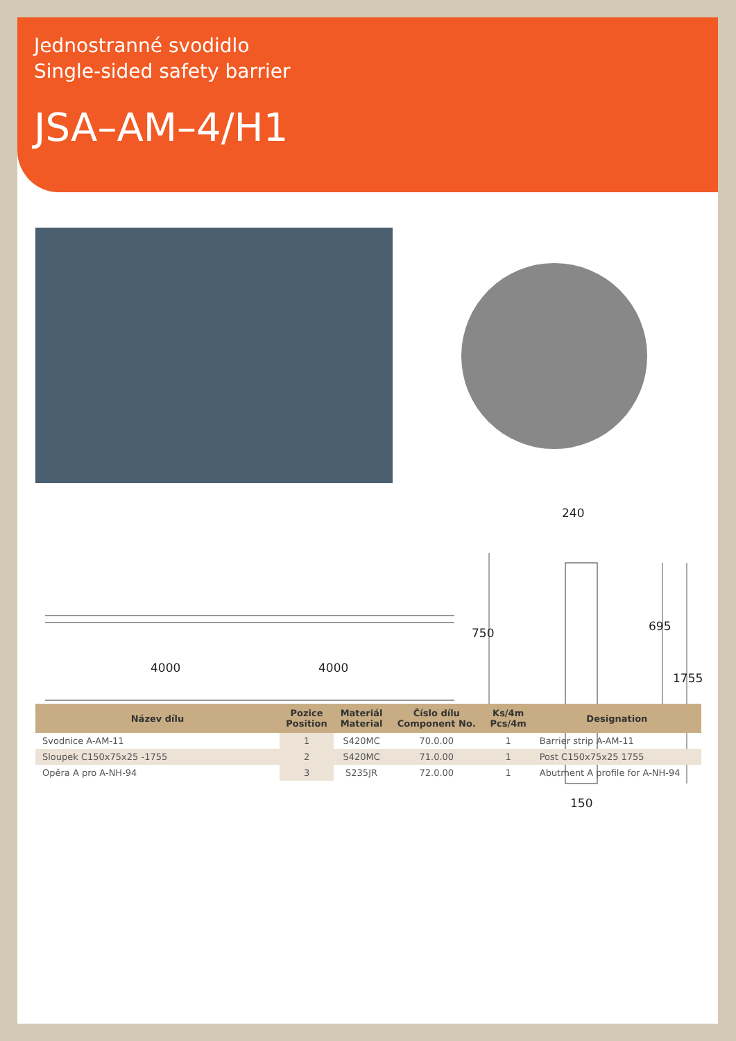Jednostranné svodidlo
Single-sided safety barrier
JSA–AM–4/H1
4000 4000
240
750 695
1755
150
| Název dílu | Pozice Position | Materiál Material | Číslo dílu Component No. | Ks/4m Pcs/4m | Designation |
| --- | --- | --- | --- | --- | --- |
| Svodnice A-AM-11 | 1 | S420MC | 70.0.00 | 1 | Barrier strip A-AM-11 |
| Sloupek C150x75x25 -1755 | 2 | S420MC | 71.0.00 | 1 | Post C150x75x25 1755 |
| Opěra A pro A-NH-94 | 3 | S235JR | 72.0.00 | 1 | Abutment A profile for A-NH-94 |